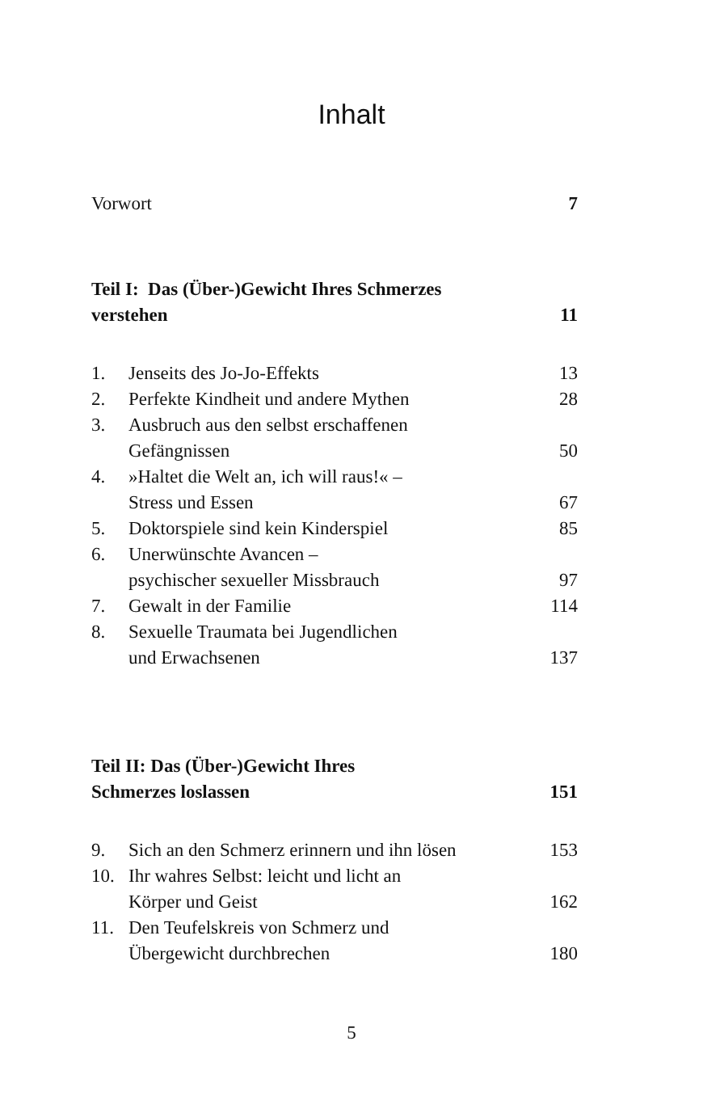Inhalt
| Vorwort | 7 |
| Teil I: Das (Über-)Gewicht Ihres Schmerzes verstehen | 11 |
| 1. | Jenseits des Jo-Jo-Effekts | 13 |
| 2. | Perfekte Kindheit und andere Mythen | 28 |
| 3. | Ausbruch aus den selbst erschaffenen Gefängnissen | 50 |
| 4. | »Haltet die Welt an, ich will raus!« – Stress und Essen | 67 |
| 5. | Doktorspiele sind kein Kinderspiel | 85 |
| 6. | Unerwünschte Avancen – psychischer sexueller Missbrauch | 97 |
| 7. | Gewalt in der Familie | 114 |
| 8. | Sexuelle Traumata bei Jugendlichen und Erwachsenen | 137 |
| Teil II: Das (Über-)Gewicht Ihres Schmerzes loslassen | 151 |
| 9. | Sich an den Schmerz erinnern und ihn lösen | 153 |
| 10. | Ihr wahres Selbst: leicht und licht an Körper und Geist | 162 |
| 11. | Den Teufelskreis von Schmerz und Übergewicht durchbrechen | 180 |
5